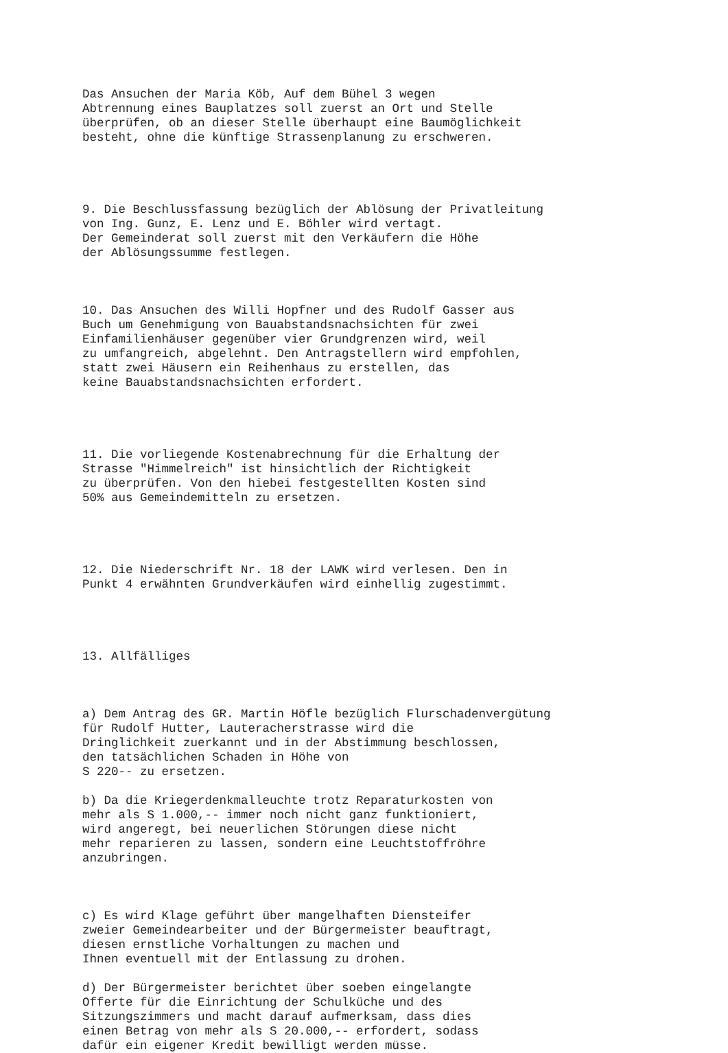Das Ansuchen der Maria Köb, Auf dem Bühel 3 wegen Abtrennung eines Bauplatzes soll zuerst an Ort und Stelle überprüfen, ob an dieser Stelle überhaupt eine Baumöglichkeit besteht, ohne die künftige Strassenplanung zu erschweren. 9. Die Beschlussfassung bezüglich der Ablösung der Privatleitung von Ing. Gunz, E. Lenz und E. Böhler wird vertagt. Der Gemeinderat soll zuerst mit den Verkäufern die Höhe der Ablösungssumme festlegen. 10. Das Ansuchen des Willi Hopfner und des Rudolf Gasser aus Buch um Genehmigung von Bauabstandsnachsichten für zwei Einfamilienhäuser gegenüber vier Grundgrenzen wird, weil zu umfangreich, abgelehnt. Den Antragstellern wird empfohlen, statt zwei Häusern ein Reihenhaus zu erstellen, das keine Bauabstandsnachsichten erfordert. 11. Die vorliegende Kostenabrechnung für die Erhaltung der Strasse "Himmelreich" ist hinsichtlich der Richtigkeit zu überprüfen. Von den hiebei festgestellten Kosten sind 50% aus Gemeindemitteln zu ersetzen. 12. Die Niederschrift Nr. 18 der LAWK wird verlesen. Den in Punkt 4 erwähnten Grundverkäufen wird einhellig zugestimmt. 13. Allfälliges a) Dem Antrag des GR. Martin Höfle bezüglich Flurschadenvergütung für Rudolf Hutter, Lauteracherstrasse wird die Dringlichkeit zuerkannt und in der Abstimmung beschlossen, den tatsächlichen Schaden in Höhe von S 220-- zu ersetzen. b) Da die Kriegerdenkmalleuchte trotz Reparaturkosten von mehr als S 1.000,-- immer noch nicht ganz funktioniert, wird angeregt, bei neuerlichen Störungen diese nicht mehr reparieren zu lassen, sondern eine Leuchtstoffröhre anzubringen. c) Es wird Klage geführt über mangelhaften Diensteifer zweier Gemeindearbeiter und der Bürgermeister beauftragt, diesen ernstliche Vorhaltungen zu machen und Ihnen eventuell mit der Entlassung zu drohen. d) Der Bürgermeister berichtet über soeben eingelangte Offerte für die Einrichtung der Schulküche und des Sitzungszimmers und macht darauf aufmerksam, dass dies einen Betrag von mehr als S 20.000,-- erfordert, sodass dafür ein eigener Kredit bewilligt werden müsse.